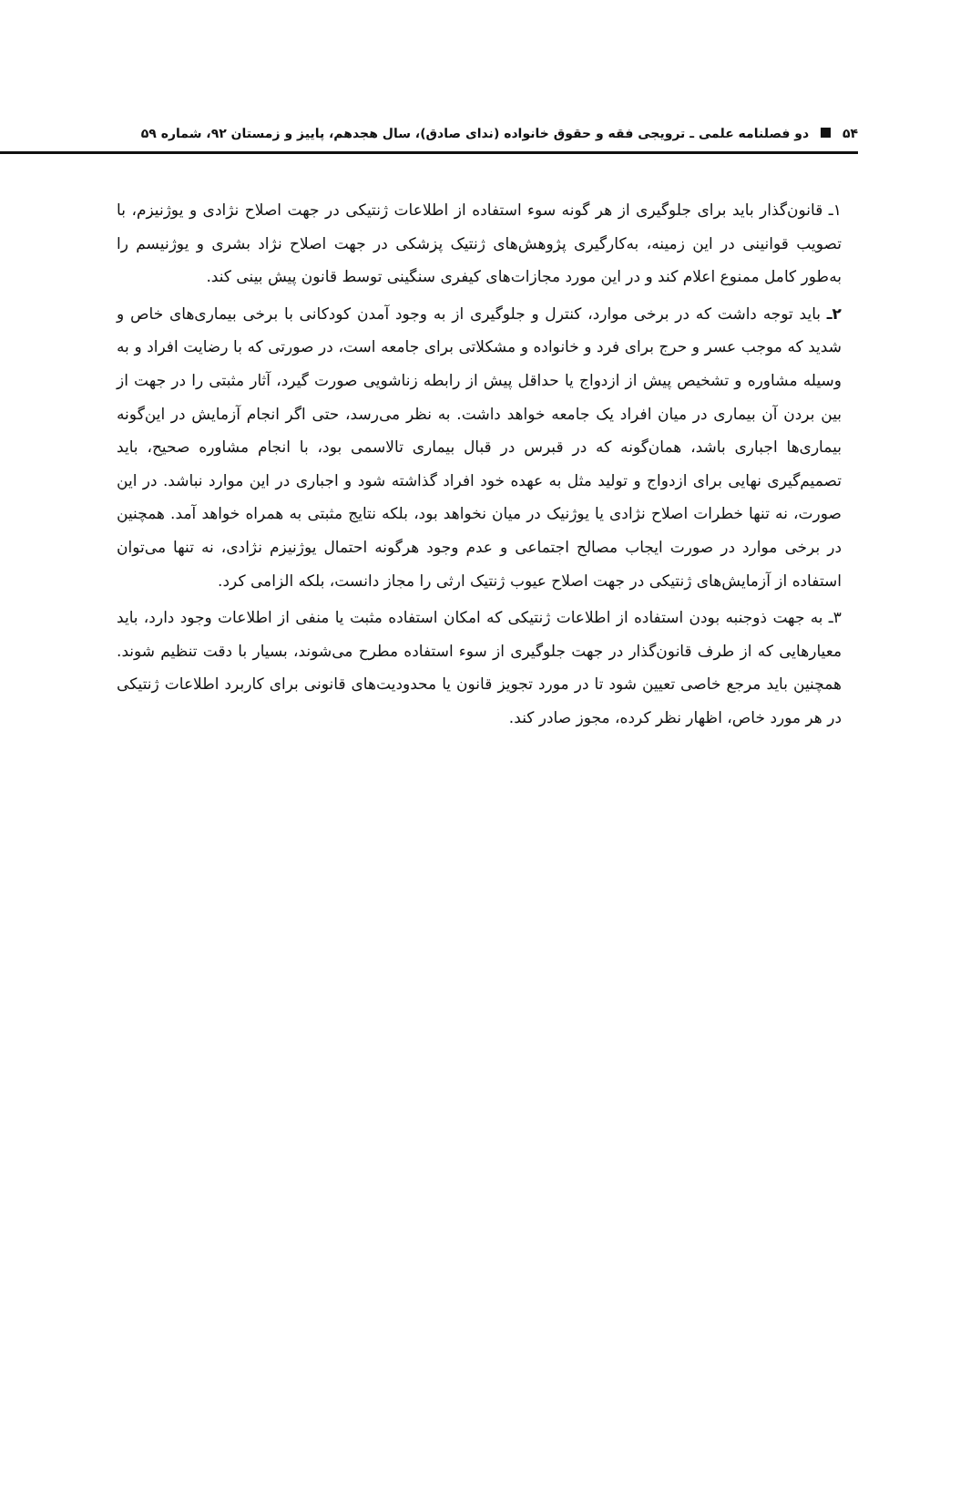۵۴ دو فصلنامه علمی ـ ترویجی فقه و حقوق خانواده (ندای صادق)، سال هجدهم، پاییز و زمستان ۹۲، شماره ۵۹
۱ـ قانون‌گذار باید برای جلوگیری از هر گونه سوء استفاده از اطلاعات ژنتیکی در جهت اصلاح نژادی و یوژنیزم، با تصویب قوانینی در این زمینه، به‌کارگیری پژوهش‌های ژنتیک پزشکی در جهت اصلاح نژاد بشری و یوژنیسم را به‌طور کامل ممنوع اعلام کند و در این مورد مجازات‌های کیفری سنگینی توسط قانون پیش بینی کند.
۲ـ باید توجه داشت که در برخی موارد، کنترل و جلوگیری از به وجود آمدن کودکانی با برخی بیماری‌های خاص و شدید که موجب عسر و حرج برای فرد و خانواده و مشکلاتی برای جامعه است، در صورتی که با رضایت افراد و به وسیله مشاوره و تشخیص پیش از ازدواج یا حداقل پیش از رابطه زناشویی صورت گیرد، آثار مثبتی را در جهت از بین بردن آن بیماری در میان افراد یک جامعه خواهد داشت. به نظر می‌رسد، حتی اگر انجام آزمایش در این‌گونه بیماری‌ها اجباری باشد، همان‌گونه که در قبرس در قبال بیماری تالاسمی بود، با انجام مشاوره صحیح، باید تصمیم‌گیری نهایی برای ازدواج و تولید مثل به عهده خود افراد گذاشته شود و اجباری در این موارد نباشد. در این صورت، نه تنها خطرات اصلاح نژادی یا یوژنیک در میان نخواهد بود، بلکه نتایج مثبتی به همراه خواهد آمد. همچنین در برخی موارد در صورت ایجاب مصالح اجتماعی و عدم وجود هرگونه احتمال یوژنیزم نژادی، نه تنها می‌توان استفاده از آزمایش‌های ژنتیکی در جهت اصلاح عیوب ژنتیک ارثی را مجاز دانست، بلکه الزامی کرد.
۳ـ به جهت ذوجنبه بودن استفاده از اطلاعات ژنتیکی که امکان استفاده مثبت یا منفی از اطلاعات وجود دارد، باید معیارهایی که از طرف قانون‌گذار در جهت جلوگیری از سوء استفاده مطرح می‌شوند، بسیار با دقت تنظیم شوند. همچنین باید مرجع خاصی تعیین شود تا در مورد تجویز قانون یا محدودیت‌های قانونی برای کاربرد اطلاعات ژنتیکی در هر مورد خاص، اظهار نظر کرده، مجوز صادر کند.